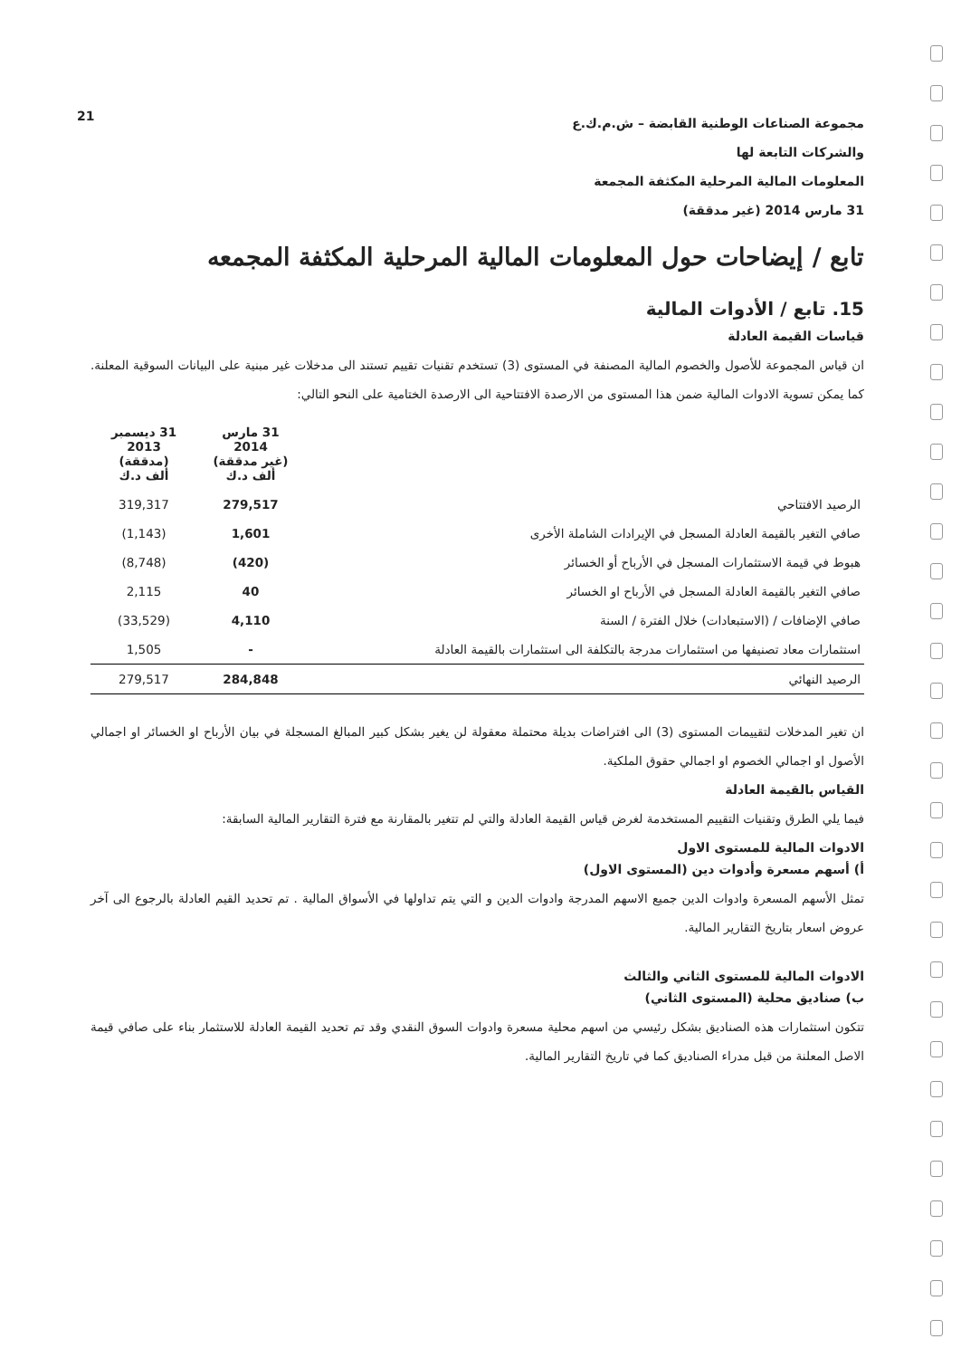21
مجموعة الصناعات الوطنية القابضة – ش.م.ك.ع
والشركات التابعة لها
المعلومات المالية المرحلية المكثفة المجمعة
31 مارس 2014 (غير مدققة)
تابع / إيضاحات حول المعلومات المالية المرحلية المكثفة المجمعه
15. تابع / الأدوات المالية
قياسات القيمة العادلة
ان قياس المجموعة للأصول والخصوم المالية المصنفة في المستوى (3) تستخدم تقنيات تقييم تستند الى مدخلات غير مبنية على البيانات السوقية المعلنة. كما يمكن تسوية الادوات المالية ضمن هذا المستوى من الارصدة الافتتاحية الى الارصدة الختامية على النحو التالي:
| | 31 مارس 2014 (غير مدققة) ألف د.ك | 31 ديسمبر 2013 (مدققة) ألف د.ك |
| --- | --- | --- |
| الرصيد الافتتاحي | 279,517 | 319,317 |
| صافي التغير بالقيمة العادلة المسجل في الإيرادات الشاملة الأخرى | 1,601 | (1,143) |
| هبوط في قيمة الاستثمارات المسجل في الأرباح أو الخسائر | (420) | (8,748) |
| صافي التغير بالقيمة العادلة المسجل في الأرباح او الخسائر | 40 | 2,115 |
| صافي الإضافات / (الاستبعادات) خلال الفترة / السنة | 4,110 | (33,529) |
| استثمارات معاد تصنيفها من استثمارات مدرجة بالتكلفة الى استثمارات بالقيمة العادلة | - | 1,505 |
| الرصيد النهائي | 284,848 | 279,517 |
ان تغير المدخلات لتقييمات المستوى (3) الى افتراضات بديلة محتملة معقولة لن يغير بشكل كبير المبالغ المسجلة في بيان الأرباح او الخسائر او اجمالي الأصول او اجمالي الخصوم او اجمالي حقوق الملكية.
القياس بالقيمة العادلة
فيما يلي الطرق وتقنيات التقييم المستخدمة لغرض قياس القيمة العادلة والتي لم تتغير بالمقارنة مع فترة التقارير المالية السابقة:
الادوات المالية للمستوى الاول
أ) أسهم مسعرة وأدوات دين (المستوى الاول)
تمثل الأسهم المسعرة وادوات الدين جميع الاسهم المدرجة وادوات الدين و التي يتم تداولها في الأسواق المالية . تم تحديد القيم العادلة بالرجوع الى آخر عروض اسعار بتاريخ التقارير المالية.
الادوات المالية للمستوى الثاني والثالث
ب) صناديق محلية (المستوى الثاني)
تتكون استثمارات هذه الصناديق بشكل رئيسي من اسهم محلية مسعرة وادوات السوق النقدي وقد تم تحديد القيمة العادلة للاستثمار بناء على صافي قيمة الاصل المعلنة من قبل مدراء الصناديق كما في تاريخ التقارير المالية.